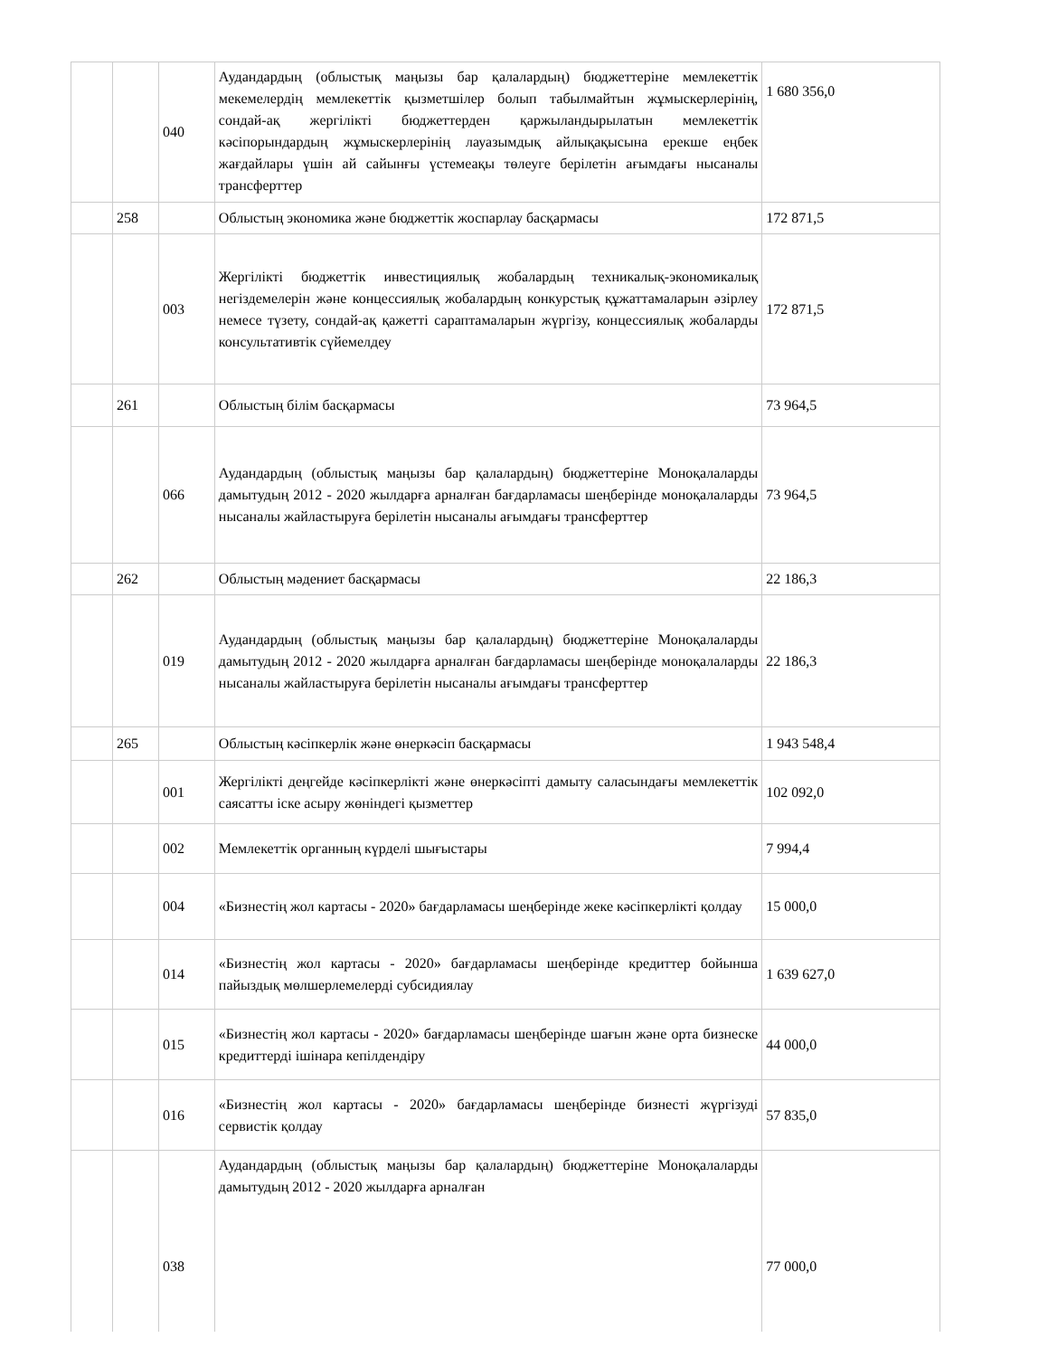| | | 040 | Аудандардың (облыстық маңызы бар қалалардың) бюджеттеріне мемлекеттік мекемелердің мемлекеттік қызметшілер болып табылмайтын жұмыскерлерінің, сондай-ақ жергілікті бюджеттерден қаржыландырылатын мемлекеттік кәсіпорындардың жұмыскерлерінің лауазымдық айлықақысына ерекше еңбек жағдайлары үшін ай сайынғы үстемеақы төлеуге берілетін ағымдағы нысаналы трансферттер | 1 680 356,0 |
| | 258 | | Облыстың экономика және бюджеттік жоспарлау басқармасы | 172 871,5 |
| | | 003 | Жергілікті бюджеттік инвестициялық жобалардың техникалық-экономикалық негіздемелерін және концессиялық жобалардың конкурстық құжаттамаларын әзірлеу немесе түзету, сондай-ақ қажетті сараптамаларын жүргізу, концессиялық жобаларды консультативтік сүйемелдеу | 172 871,5 |
| | 261 | | Облыстың білім басқармасы | 73 964,5 |
| | | 066 | Аудандардың (облыстық маңызы бар қалалардың) бюджеттеріне Моноқалаларды дамытудың 2012 - 2020 жылдарға арналған бағдарламасы шеңберінде моноқалаларды нысаналы жайластыруға берілетін нысаналы ағымдағы трансферттер | 73 964,5 |
| | 262 | | Облыстың мәдениет басқармасы | 22 186,3 |
| | | 019 | Аудандардың (облыстық маңызы бар қалалардың) бюджеттеріне Моноқалаларды дамытудың 2012 - 2020 жылдарға арналған бағдарламасы шеңберінде моноқалаларды нысаналы жайластыруға берілетін нысаналы ағымдағы трансферттер | 22 186,3 |
| | 265 | | Облыстың кәсіпкерлік және өнеркәсіп басқармасы | 1 943 548,4 |
| | | 001 | Жергілікті деңгейде кәсіпкерлікті және өнеркәсіпті дамыту саласындағы мемлекеттік саясатты іске асыру жөніндегі қызметтер | 102 092,0 |
| | | 002 | Мемлекеттік органның күрделі шығыстары | 7 994,4 |
| | | 004 | «Бизнестің жол картасы - 2020» бағдарламасы шеңберінде жеке кәсіпкерлікті қолдау | 15 000,0 |
| | | 014 | «Бизнестің жол картасы - 2020» бағдарламасы шеңберінде кредиттер бойынша пайыздық мөлшерлемелерді субсидиялау | 1 639 627,0 |
| | | 015 | «Бизнестің жол картасы - 2020» бағдарламасы шеңберінде шағын және орта бизнеске кредиттерді ішінара кепілдендіру | 44 000,0 |
| | | 016 | «Бизнестің жол картасы - 2020» бағдарламасы шеңберінде бизнесті жүргізуді сервистік қолдау | 57 835,0 |
| | | 038 | Аудандардың (облыстық маңызы бар қалалардың) бюджеттеріне Моноқалаларды дамытудың 2012 - 2020 жылдарға арналған | 77 000,0 |